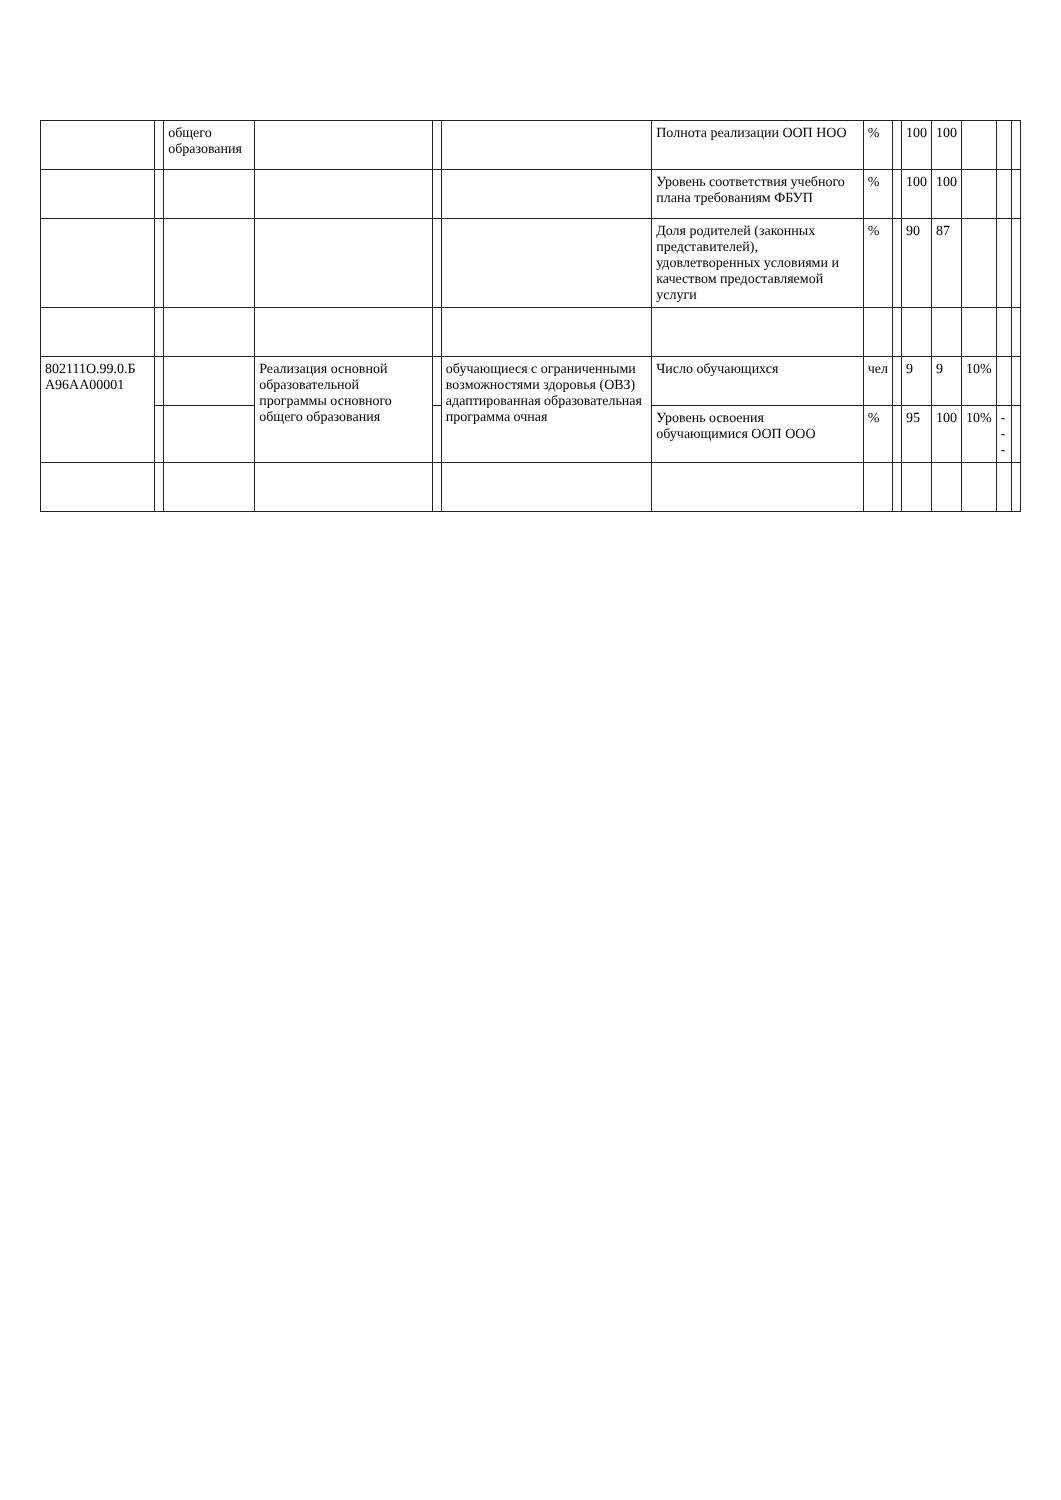| | | общего образования | | | | Полнота реализации ООП НОО | % | | 100 | 100 | | | |
| | | | | | | Уровень соответствия учебного плана требованиям ФБУП | % | | 100 | 100 | | | |
| | | | | | | Доля родителей (законных представителей), удовлетворенных условиями и качеством предоставляемой услуги | % | | 90 | 87 | | | |
| 802111О.99.0.Б А96АА00001 | | | Реализация основной образовательной программы основного общего образования | | обучающиеся с ограниченными возможностями здоровья (ОВЗ) адаптированная образовательная программа очная | Число обучающихся | чел | | 9 | 9 | 10% | | |
| | | | | | | Уровень освоения обучающимися ООП ООО | % | | 95 | 100 | 10% | --- | |